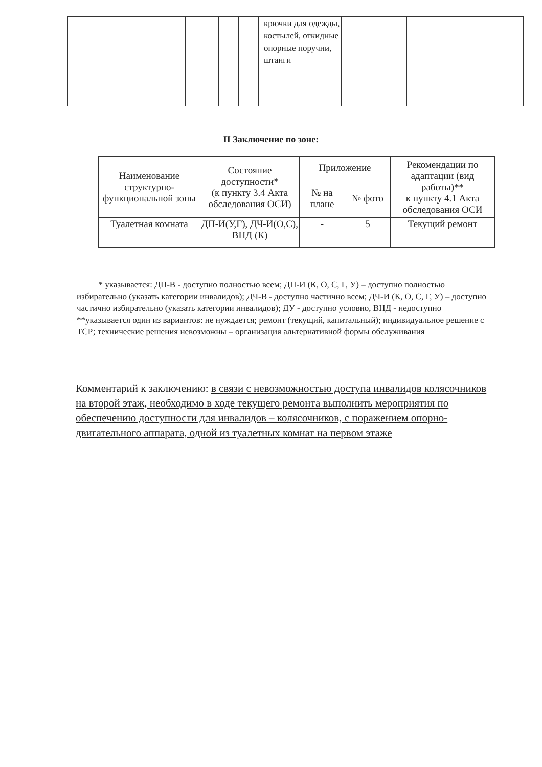| | | | | | крючки для одежды, костылей, откидные опорные поручни, штанги | | | |
II Заключение по зоне:
| Наименование структурно-функциональной зоны | Состояние доступности* (к пункту 3.4 Акта обследования ОСИ) | Приложение | | Рекомендации по адаптации (вид работы)** к пункту 4.1 Акта обследования ОСИ |
| --- | --- | --- | --- | --- |
| | | № на плане | № фото | |
| Туалетная комната | ДП-И(У,Г), ДЧ-И(О,С), ВНД (К) | - | 5 | Текущий ремонт |
* указывается: ДП-В - доступно полностью всем; ДП-И (К, О, С, Г, У) – доступно полностью избирательно (указать категории инвалидов); ДЧ-В - доступно частично всем; ДЧ-И (К, О, С, Г, У) – доступно частично избирательно (указать категории инвалидов); ДУ - доступно условно, ВНД - недоступно
**указывается один из вариантов: не нуждается; ремонт (текущий, капитальный); индивидуальное решение с ТСР; технические решения невозможны – организация альтернативной формы обслуживания
Комментарий к заключению: в связи с невозможностью доступа инвалидов колясочников на второй этаж, необходимо в ходе текущего ремонта выполнить мероприятия по обеспечению доступности для инвалидов – колясочников, с поражением опорно-двигательного аппарата, одной из туалетных комнат на первом этаже